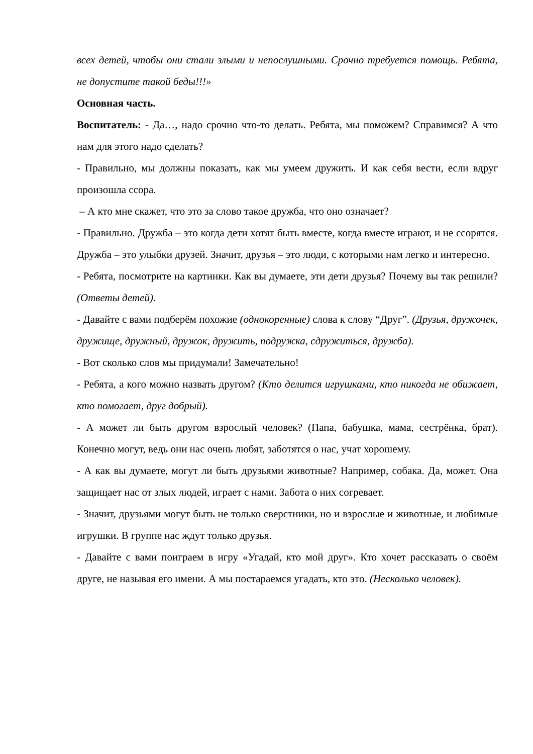всех детей, чтобы они стали злыми и непослушными. Срочно требуется помощь. Ребята, не допустите такой беды!!!»
Основная часть.
Воспитатель: - Да…, надо срочно что-то делать. Ребята, мы поможем? Справимся? А что нам для этого надо сделать?
- Правильно, мы должны показать, как мы умеем дружить. И как себя вести, если вдруг произошла ссора.
– А кто мне скажет, что это за слово такое дружба, что оно означает?
- Правильно. Дружба – это когда дети хотят быть вместе, когда вместе играют, и не ссорятся. Дружба – это улыбки друзей. Значит, друзья – это люди, с которыми нам легко и интересно.
- Ребята, посмотрите на картинки. Как вы думаете, эти дети друзья? Почему вы так решили? (Ответы детей).
- Давайте с вами подберём похожие (однокоренные) слова к слову “Друг”. (Друзья, дружочек, дружище, дружный, дружок, дружить, подружка, сдружиться, дружба).
- Вот сколько слов мы придумали! Замечательно!
- Ребята, а кого можно назвать другом? (Кто делится игрушками, кто никогда не обижает, кто помогает, друг добрый).
- А может ли быть другом взрослый человек? (Папа, бабушка, мама, сестрёнка, брат). Конечно могут, ведь они нас очень любят, заботятся о нас, учат хорошему.
- А как вы думаете, могут ли быть друзьями животные? Например, собака. Да, может. Она защищает нас от злых людей, играет с нами. Забота о них согревает.
- Значит, друзьями могут быть не только сверстники, но и взрослые и животные, и любимые игрушки. В группе нас ждут только друзья.
- Давайте с вами поиграем в игру «Угадай, кто мой друг». Кто хочет рассказать о своём друге, не называя его имени. А мы постараемся угадать, кто это. (Несколько человек).